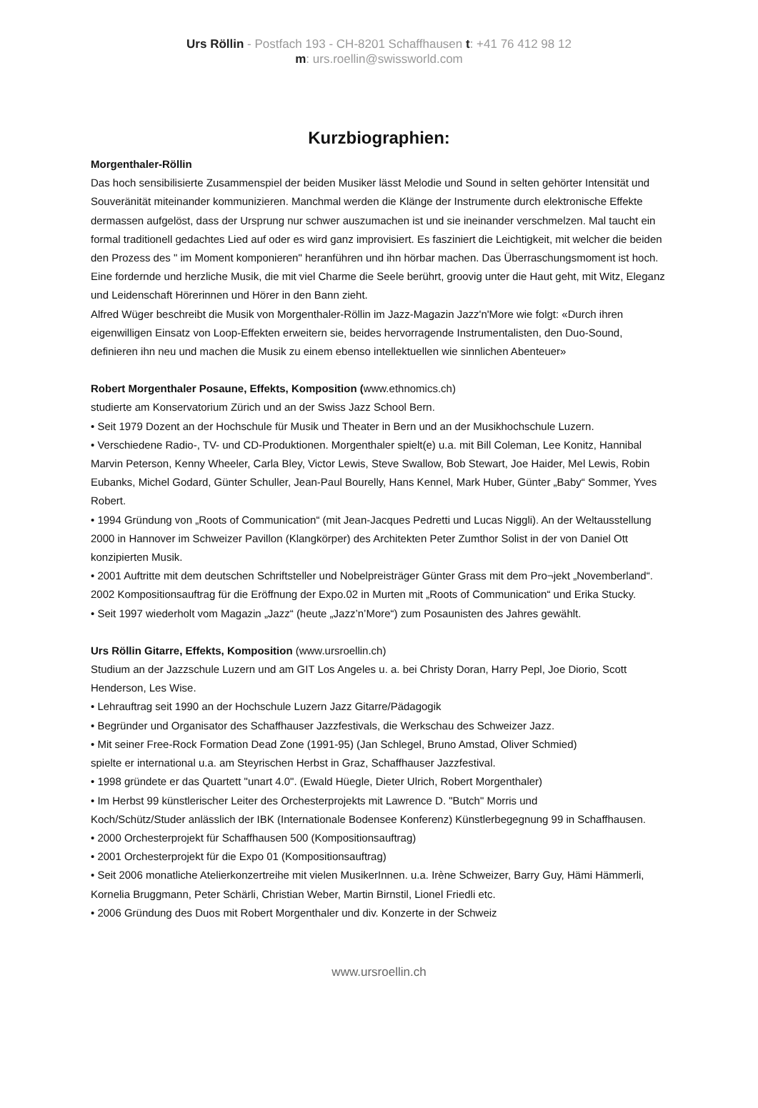Urs Röllin - Postfach 193 - CH-8201 Schaffhausen t: +41 76 412 98 12
m: urs.roellin@swissworld.com
Kurzbiographien:
Morgenthaler-Röllin
Das hoch sensibilisierte Zusammenspiel der beiden Musiker lässt Melodie und Sound in selten gehörter Intensität und Souveränität miteinander kommunizieren. Manchmal werden die Klänge der Instrumente durch elektronische Effekte dermassen aufgelöst, dass der Ursprung nur schwer auszumachen ist und sie ineinander verschmelzen. Mal taucht ein formal traditionell gedachtes Lied auf oder es wird ganz improvisiert. Es fasziniert die Leichtigkeit, mit welcher die beiden den Prozess des " im Moment komponieren" heranführen und ihn hörbar machen. Das Überraschungsmoment ist hoch. Eine fordernde und herzliche Musik, die mit viel Charme die Seele berührt, groovig unter die Haut geht, mit Witz, Eleganz und Leidenschaft Hörerinnen und Hörer in den Bann zieht.
Alfred Wüger beschreibt die Musik von Morgenthaler-Röllin im Jazz-Magazin Jazz'n'More wie folgt: «Durch ihren eigenwilligen Einsatz von Loop-Effekten erweitern sie, beides hervorragende Instrumentalisten, den Duo-Sound, definieren ihn neu und machen die Musik zu einem ebenso intellektuellen wie sinnlichen Abenteuer»
Robert Morgenthaler Posaune, Effekts, Komposition (www.ethnomics.ch)
studierte am Konservatorium Zürich und an der Swiss Jazz School Bern.
• Seit 1979 Dozent an der Hochschule für Musik und Theater in Bern und an der Musikhochschule Luzern.
• Verschiedene Radio-, TV- und CD-Produktionen. Morgenthaler spielt(e) u.a. mit Bill Coleman, Lee Konitz, Hannibal Marvin Peterson, Kenny Wheeler, Carla Bley, Victor Lewis, Steve Swallow, Bob Stewart, Joe Haider, Mel Lewis, Robin Eubanks, Michel Godard, Günter Schuller, Jean-Paul Bourelly, Hans Kennel, Mark Huber, Günter „Baby“ Sommer, Yves Robert.
• 1994 Gründung von „Roots of Communication“ (mit Jean-Jacques Pedretti und Lucas Niggli). An der Weltausstellung 2000 in Hannover im Schweizer Pavillon (Klangkörper) des Architekten Peter Zumthor Solist in der von Daniel Ott konzipierten Musik.
• 2001 Auftritte mit dem deutschen Schriftsteller und Nobelpreisträger Günter Grass mit dem Pro¬jekt „Novemberland“. 2002 Kompositionsauftrag für die Eröffnung der Expo.02 in Murten mit „Roots of Communication“ und Erika Stucky.
• Seit 1997 wiederholt vom Magazin „Jazz“ (heute „Jazz’n’More“) zum Posaunisten des Jahres gewählt.
Urs Röllin Gitarre, Effekts, Komposition (www.ursroellin.ch)
Studium an der Jazzschule Luzern und am GIT Los Angeles u. a. bei Christy Doran, Harry Pepl, Joe Diorio, Scott Henderson, Les Wise.
• Lehrauftrag seit 1990 an der Hochschule Luzern Jazz Gitarre/Pädagogik
• Begründer und Organisator des Schaffhauser Jazzfestivals, die Werkschau des Schweizer Jazz.
• Mit seiner Free-Rock Formation Dead Zone (1991-95) (Jan Schlegel, Bruno Amstad, Oliver Schmied)
spielte er international u.a. am Steyrischen Herbst in Graz, Schaffhauser Jazzfestival.
• 1998 gründete er das Quartett "unart 4.0". (Ewald Hüegle, Dieter Ulrich, Robert Morgenthaler)
• Im Herbst 99 künstlerischer Leiter des Orchesterprojekts mit Lawrence D. "Butch" Morris und
Koch/Schütz/Studer anlässlich der IBK (Internationale Bodensee Konferenz) Künstlerbegegnung 99 in Schaffhausen.
• 2000 Orchesterprojekt für Schaffhausen 500 (Kompositionsauftrag)
• 2001 Orchesterprojekt für die Expo 01 (Kompositionsauftrag)
• Seit 2006 monatliche Atelierkonzertreihe mit vielen MusikerInnen. u.a. Irène Schweizer, Barry Guy, Hämi Hämmerli, Kornelia Bruggmann, Peter Schärli, Christian Weber, Martin Birnstil, Lionel Friedli etc.
• 2006 Gründung des Duos mit Robert Morgenthaler und div. Konzerte in der Schweiz
www.ursroellin.ch